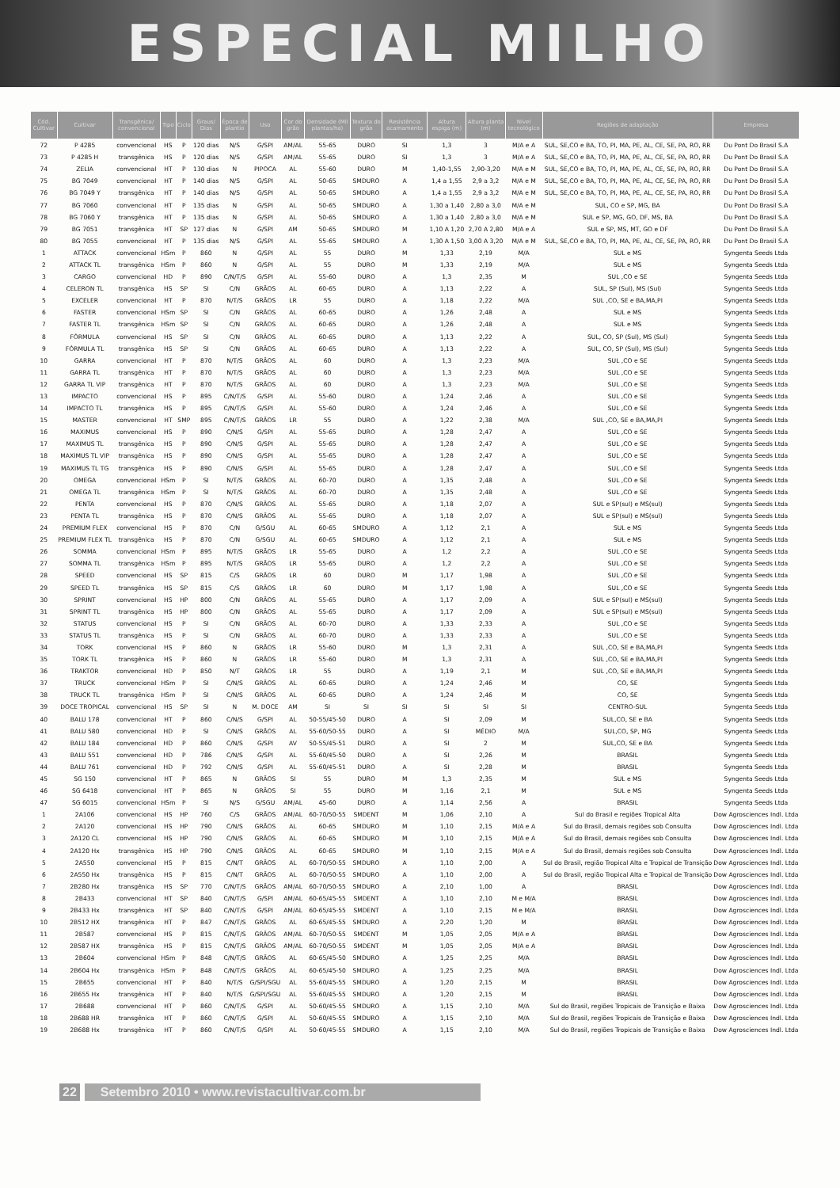ESPECIAL MILHO
| Cód. Cultivar | Cultivar | Transgênica/ convencional | Tipo | Ciclo | Graus/ Dias | Época de plantio | Uso | Cor do grão | Densidade (Mil plantas/ha) | Textura do grão | Resistência acamamento | Altura espiga (m) | Altura planta (m) | Nível tecnológico | Regiões de adaptação | Empresa |
| --- | --- | --- | --- | --- | --- | --- | --- | --- | --- | --- | --- | --- | --- | --- | --- | --- |
| 72 | P 4285 | convencional | HS | P | 120 dias | N/S | G/SPI | AM/AL | 55-65 | DURO | SI | 1,3 | 3 | M/A e A | SUL, SE,CO e BA, TO, PI, MA, PE, AL, CE, SE, PA, RO, RR | Du Pont Do Brasil S.A |
| 73 | P 4285 H | transgênica | HS | P | 120 dias | N/S | G/SPI | AM/AL | 55-65 | DURO | SI | 1,3 | 3 | M/A e A | SUL, SE,CO e BA, TO, PI, MA, PE, AL, CE, SE, PA, RO, RR | Du Pont Do Brasil S.A |
| 74 | ZELIA | convencional | HT | P | 130 dias | N | PIPOCA | AL | 55-60 | DURO | M | 1,40-1,55 | 2,90-3,20 | M/A e M | SUL, SE,CO e BA, TO, PI, MA, PE, AL, CE, SE, PA, RO, RR | Du Pont Do Brasil S.A |
| 75 | BG 7049 | convencional | HT | P | 140 dias | N/S | G/SPI | AL | 50-65 | SMDURO | A | 1,4 a 1,55 | 2,9 a 3,2 | M/A e M | SUL, SE,CO e BA, TO, PI, MA, PE, AL, CE, SE, PA, RO, RR | Du Pont Do Brasil S.A |
| 76 | BG 7049 Y | transgênica | HT | P | 140 dias | N/S | G/SPI | AL | 50-65 | SMDURO | A | 1,4 a 1,55 | 2,9 a 3,2 | M/A e M | SUL, SE,CO e BA, TO, PI, MA, PE, AL, CE, SE, PA, RO, RR | Du Pont Do Brasil S.A |
| 77 | BG 7060 | convencional | HT | P | 135 dias | N | G/SPI | AL | 50-65 | SMDURO | A | 1,30 a 1,40 | 2,80 a 3,0 | M/A e M | SUL, CO e SP, MG, BA | Du Pont Do Brasil S.A |
| 78 | BG 7060 Y | transgênica | HT | P | 135 dias | N | G/SPI | AL | 50-65 | SMDURO | A | 1,30 a 1,40 | 2,80 a 3,0 | M/A e M | SUL e SP, MG, GO, DF, MS, BA | Du Pont Do Brasil S.A |
| 79 | BG 7051 | transgênica | HT | SP | 127 dias | N | G/SPI | AM | 50-65 | SMDURO | M | 1,10 A 1,20 | 2,70 A 2,80 | M/A e A | SUL e SP, MS, MT, GO e DF | Du Pont Do Brasil S.A |
| 80 | BG 7055 | convencional | HT | P | 135 dias | N/S | G/SPI | AL | 55-65 | SMDURO | A | 1,30 A 1,50 | 3,00 A 3,20 | M/A e M | SUL, SE,CO e BA, TO, PI, MA, PE, AL, CE, SE, PA, RO, RR | Du Pont Do Brasil S.A |
| 1 | ATTACK | convencional | HSm | P | 860 | N | G/SPI | AL | 55 | DURO | M | 1,33 | 2,19 | M/A | SUL e MS | Syngenta Seeds Ltda |
| 2 | ATTACK TL | transgênica | HSm | P | 860 | N | G/SPI | AL | 55 | DURO | M | 1,33 | 2,19 | M/A | SUL e MS | Syngenta Seeds Ltda |
| 3 | CARGO | convencional | HD | P | 890 | C/N/T/S | G/SPI | AL | 55-60 | DURO | A | 1,3 | 2,35 | M | SUL ,CO e SE | Syngenta Seeds Ltda |
| 4 | CELERON TL | transgênica | HS | SP | SI | C/N | GRÃOS | AL | 60-65 | DURO | A | 1,13 | 2,22 | A | SUL, SP (Sul), MS (Sul) | Syngenta Seeds Ltda |
| 5 | EXCELER | convencional | HT | P | 870 | N/T/S | GRÃOS | LR | 55 | DURO | A | 1,18 | 2,22 | M/A | SUL ,CO, SE e BA,MA,PI | Syngenta Seeds Ltda |
| 6 | FASTER | convencional | HSm | SP | SI | C/N | GRÃOS | AL | 60-65 | DURO | A | 1,26 | 2,48 | A | SUL e MS | Syngenta Seeds Ltda |
| 7 | FASTER TL | transgênica | HSm | SP | SI | C/N | GRÃOS | AL | 60-65 | DURO | A | 1,26 | 2,48 | A | SUL e MS | Syngenta Seeds Ltda |
| 8 | FÓRMULA | convencional | HS | SP | SI | C/N | GRÃOS | AL | 60-65 | DURO | A | 1,13 | 2,22 | A | SUL, CO, SP (Sul), MS (Sul) | Syngenta Seeds Ltda |
| 9 | FÓRMULA TL | transgênica | HS | SP | SI | C/N | GRÃOS | AL | 60-65 | DURO | A | 1,13 | 2,22 | A | SUL, CO, SP (Sul), MS (Sul) | Syngenta Seeds Ltda |
| 10 | GARRA | convencional | HT | P | 870 | N/T/S | GRÃOS | AL | 60 | DURO | A | 1,3 | 2,23 | M/A | SUL ,CO e SE | Syngenta Seeds Ltda |
| 11 | GARRA TL | transgênica | HT | P | 870 | N/T/S | GRÃOS | AL | 60 | DURO | A | 1,3 | 2,23 | M/A | SUL ,CO e SE | Syngenta Seeds Ltda |
| 12 | GARRA TL VIP | transgênica | HT | P | 870 | N/T/S | GRÃOS | AL | 60 | DURO | A | 1,3 | 2,23 | M/A | SUL ,CO e SE | Syngenta Seeds Ltda |
| 13 | IMPACTO | convencional | HS | P | 895 | C/N/T/S | G/SPI | AL | 55-60 | DURO | A | 1,24 | 2,46 | A | SUL ,CO e SE | Syngenta Seeds Ltda |
| 14 | IMPACTO TL | transgênica | HS | P | 895 | C/N/T/S | G/SPI | AL | 55-60 | DURO | A | 1,24 | 2,46 | A | SUL ,CO e SE | Syngenta Seeds Ltda |
| 15 | MASTER | convencional | HT | SMP | 895 | C/N/T/S | GRÃOS | LR | 55 | DURO | A | 1,22 | 2,38 | M/A | SUL ,CO, SE e BA,MA,PI | Syngenta Seeds Ltda |
| 16 | MAXIMUS | convencional | HS | P | 890 | C/N/S | G/SPI | AL | 55-65 | DURO | A | 1,28 | 2,47 | A | SUL ,CO e SE | Syngenta Seeds Ltda |
| 17 | MAXIMUS TL | transgênica | HS | P | 890 | C/N/S | G/SPI | AL | 55-65 | DURO | A | 1,28 | 2,47 | A | SUL ,CO e SE | Syngenta Seeds Ltda |
| 18 | MAXIMUS TL VIP | transgênica | HS | P | 890 | C/N/S | G/SPI | AL | 55-65 | DURO | A | 1,28 | 2,47 | A | SUL ,CO e SE | Syngenta Seeds Ltda |
| 19 | MAXIMUS TL TG | transgênica | HS | P | 890 | C/N/S | G/SPI | AL | 55-65 | DURO | A | 1,28 | 2,47 | A | SUL ,CO e SE | Syngenta Seeds Ltda |
| 20 | OMEGA | convencional | HSm | P | SI | N/T/S | GRÃOS | AL | 60-70 | DURO | A | 1,35 | 2,48 | A | SUL ,CO e SE | Syngenta Seeds Ltda |
| 21 | OMEGA TL | transgênica | HSm | P | SI | N/T/S | GRÃOS | AL | 60-70 | DURO | A | 1,35 | 2,48 | A | SUL ,CO e SE | Syngenta Seeds Ltda |
| 22 | PENTA | convencional | HS | P | 870 | C/N/S | GRÃOS | AL | 55-65 | DURO | A | 1,18 | 2,07 | A | SUL e SP(sul) e MS(sul) | Syngenta Seeds Ltda |
| 23 | PENTA TL | transgênica | HS | P | 870 | C/N/S | GRÃOS | AL | 55-65 | DURO | A | 1,18 | 2,07 | A | SUL e SP(sul) e MS(sul) | Syngenta Seeds Ltda |
| 24 | PREMIUM FLEX | convencional | HS | P | 870 | C/N | G/SGU | AL | 60-65 | SMDURO | A | 1,12 | 2,1 | A | SUL e MS | Syngenta Seeds Ltda |
| 25 | PREMIUM FLEX TL | transgênica | HS | P | 870 | C/N | G/SGU | AL | 60-65 | SMDURO | A | 1,12 | 2,1 | A | SUL e MS | Syngenta Seeds Ltda |
| 26 | SOMMA | convencional | HSm | P | 895 | N/T/S | GRÃOS | LR | 55-65 | DURO | A | 1,2 | 2,2 | A | SUL ,CO e SE | Syngenta Seeds Ltda |
| 27 | SOMMA TL | transgênica | HSm | P | 895 | N/T/S | GRÃOS | LR | 55-65 | DURO | A | 1,2 | 2,2 | A | SUL ,CO e SE | Syngenta Seeds Ltda |
| 28 | SPEED | convencional | HS | SP | 815 | C/S | GRÃOS | LR | 60 | DURO | M | 1,17 | 1,98 | A | SUL ,CO e SE | Syngenta Seeds Ltda |
| 29 | SPEED TL | transgênica | HS | SP | 815 | C/S | GRÃOS | LR | 60 | DURO | M | 1,17 | 1,98 | A | SUL ,CO e SE | Syngenta Seeds Ltda |
| 30 | SPRINT | convencional | HS | HP | 800 | C/N | GRÃOS | AL | 55-65 | DURO | A | 1,17 | 2,09 | A | SUL e SP(sul) e MS(sul) | Syngenta Seeds Ltda |
| 31 | SPRINT TL | transgênica | HS | HP | 800 | C/N | GRÃOS | AL | 55-65 | DURO | A | 1,17 | 2,09 | A | SUL e SP(sul) e MS(sul) | Syngenta Seeds Ltda |
| 32 | STATUS | convencional | HS | P | SI | C/N | GRÃOS | AL | 60-70 | DURO | A | 1,33 | 2,33 | A | SUL ,CO e SE | Syngenta Seeds Ltda |
| 33 | STATUS TL | transgênica | HS | P | SI | C/N | GRÃOS | AL | 60-70 | DURO | A | 1,33 | 2,33 | A | SUL ,CO e SE | Syngenta Seeds Ltda |
| 34 | TORK | convencional | HS | P | 860 | N | GRÃOS | LR | 55-60 | DURO | M | 1,3 | 2,31 | A | SUL ,CO, SE e BA,MA,PI | Syngenta Seeds Ltda |
| 35 | TORK TL | transgênica | HS | P | 860 | N | GRÃOS | LR | 55-60 | DURO | M | 1,3 | 2,31 | A | SUL ,CO, SE e BA,MA,PI | Syngenta Seeds Ltda |
| 36 | TRAKTOR | convencional | HD | P | 850 | N/T | GRÃOS | LR | 55 | DURO | A | 1,19 | 2,1 | M | SUL ,CO, SE e BA,MA,PI | Syngenta Seeds Ltda |
| 37 | TRUCK | convencional | HSm | P | SI | C/N/S | GRÃOS | AL | 60-65 | DURO | A | 1,24 | 2,46 | M | CO, SE | Syngenta Seeds Ltda |
| 38 | TRUCK TL | transgênica | HSm | P | SI | C/N/S | GRÃOS | AL | 60-65 | DURO | A | 1,24 | 2,46 | M | CO, SE | Syngenta Seeds Ltda |
| 39 | DOCE TROPICAL | convencional | HS | SP | SI | N | M. DOCE | AM | SI | SI | SI | SI | SI | SI | CENTRO-SUL | Syngenta Seeds Ltda |
| 40 | BALU 178 | convencional | HT | P | 860 | C/N/S | G/SPI | AL | 50-55/45-50 | DURO | A | SI | 2,09 | M | SUL,CO, SE e BA | Syngenta Seeds Ltda |
| 41 | BALU 580 | convencional | HD | P | SI | C/N/S | GRÃOS | AL | 55-60/50-55 | DURO | A | SI | MÉDIO | M/A | SUL,CO, SP, MG | Syngenta Seeds Ltda |
| 42 | BALU 184 | convencional | HD | P | 860 | C/N/S | G/SPI | AV | 50-55/45-51 | DURO | A | SI | 2 | M | SUL,CO, SE e BA | Syngenta Seeds Ltda |
| 43 | BALU 551 | convencional | HD | P | 786 | C/N/S | G/SPI | AL | 55-60/45-50 | DURO | A | SI | 2,26 | M | BRASIL | Syngenta Seeds Ltda |
| 44 | BALU 761 | convencional | HD | P | 792 | C/N/S | G/SPI | AL | 55-60/45-51 | DURO | A | SI | 2,28 | M | BRASIL | Syngenta Seeds Ltda |
| 45 | SG 150 | convencional | HT | P | 865 | N | GRÃOS | SI | 55 | DURO | M | 1,3 | 2,35 | M | SUL e MS | Syngenta Seeds Ltda |
| 46 | SG 6418 | convencional | HT | P | 865 | N | GRÃOS | SI | 55 | DURO | M | 1,16 | 2,1 | M | SUL e MS | Syngenta Seeds Ltda |
| 47 | SG 6015 | convencional | HSm | P | SI | N/S | G/SGU | AM/AL | 45-60 | DURO | A | 1,14 | 2,56 | A | BRASIL | Syngenta Seeds Ltda |
| 1 | 2A106 | convencional | HS | HP | 760 | C/S | GRÃOS | AM/AL | 60-70/50-55 | SMDENT | M | 1,06 | 2,10 | A | Sul do Brasil e regiões Tropical Alta | Dow Agrosciences Indl. Ltda |
| 2 | 2A120 | convencional | HS | HP | 790 | C/N/S | GRÃOS | AL | 60-65 | SMDURO | M | 1,10 | 2,15 | M/A e A | Sul do Brasil, demais regiões sob Consulta | Dow Agrosciences Indl. Ltda |
| 3 | 2A120 CL | convencional | HS | HP | 790 | C/N/S | GRÃOS | AL | 60-65 | SMDURO | M | 1,10 | 2,15 | M/A e A | Sul do Brasil, demais regiões sob Consulta | Dow Agrosciences Indl. Ltda |
| 4 | 2A120 Hx | transgênica | HS | HP | 790 | C/N/S | GRÃOS | AL | 60-65 | SMDURO | M | 1,10 | 2,15 | M/A e A | Sul do Brasil, demais regiões sob Consulta | Dow Agrosciences Indl. Ltda |
| 5 | 2A550 | convencional | HS | P | 815 | C/N/T | GRÃOS | AL | 60-70/50-55 | SMDURO | A | 1,10 | 2,00 | A | Sul do Brasil, região Tropical Alta e Tropical de Transição | Dow Agrosciences Indl. Ltda |
| 6 | 2A550 Hx | transgênica | HS | P | 815 | C/N/T | GRÃOS | AL | 60-70/50-55 | SMDURO | A | 1,10 | 2,00 | A | Sul do Brasil, região Tropical Alta e Tropical de Transição | Dow Agrosciences Indl. Ltda |
| 7 | 2B280 Hx | transgênica | HS | SP | 770 | C/N/T/S | GRÃOS | AM/AL | 60-70/50-55 | SMDURO | A | 2,10 | 1,00 | A | BRASIL | Dow Agrosciences Indl. Ltda |
| 8 | 2B433 | convencional | HT | SP | 840 | C/N/T/S | G/SPI | AM/AL | 60-65/45-55 | SMDENT | A | 1,10 | 2,10 | M e M/A | BRASIL | Dow Agrosciences Indl. Ltda |
| 9 | 2B433 Hx | transgênica | HT | SP | 840 | C/N/T/S | G/SPI | AM/AL | 60-65/45-55 | SMDENT | A | 1,10 | 2,15 | M e M/A | BRASIL | Dow Agrosciences Indl. Ltda |
| 10 | 2B512 HX | transgênica | HT | P | 847 | C/N/T/S | GRÃOS | AL | 60-65/45-55 | SMDURO | A | 2,20 | 1,20 | M | BRASIL | Dow Agrosciences Indl. Ltda |
| 11 | 2B587 | convencional | HS | P | 815 | C/N/T/S | GRÃOS | AM/AL | 60-70/50-55 | SMDENT | M | 1,05 | 2,05 | M/A e A | BRASIL | Dow Agrosciences Indl. Ltda |
| 12 | 2B587 HX | transgênica | HS | P | 815 | C/N/T/S | GRÃOS | AM/AL | 60-70/50-55 | SMDENT | M | 1,05 | 2,05 | M/A e A | BRASIL | Dow Agrosciences Indl. Ltda |
| 13 | 2B604 | convencional | HSm | P | 848 | C/N/T/S | GRÃOS | AL | 60-65/45-50 | SMDURO | A | 1,25 | 2,25 | M/A | BRASIL | Dow Agrosciences Indl. Ltda |
| 14 | 2B604 Hx | transgênica | HSm | P | 848 | C/N/T/S | GRÃOS | AL | 60-65/45-50 | SMDURO | A | 1,25 | 2,25 | M/A | BRASIL | Dow Agrosciences Indl. Ltda |
| 15 | 2B655 | convencional | HT | P | 840 | N/T/S | G/SPI/SGU | AL | 55-60/45-55 | SMDURO | A | 1,20 | 2,15 | M | BRASIL | Dow Agrosciences Indl. Ltda |
| 16 | 2B655 Hx | transgênica | HT | P | 840 | N/T/S | G/SPI/SGU | AL | 55-60/45-55 | SMDURO | A | 1,20 | 2,15 | M | BRASIL | Dow Agrosciences Indl. Ltda |
| 17 | 2B688 | convencional | HT | P | 860 | C/N/T/S | G/SPI | AL | 50-60/45-55 | SMDURO | A | 1,15 | 2,10 | M/A | Sul do Brasil, regiões Tropicais de Transição e Baixa | Dow Agrosciences Indl. Ltda |
| 18 | 2B688 HR | transgênica | HT | P | 860 | C/N/T/S | G/SPI | AL | 50-60/45-55 | SMDURO | A | 1,15 | 2,10 | M/A | Sul do Brasil, regiões Tropicais de Transição e Baixa | Dow Agrosciences Indl. Ltda |
| 19 | 2B688 Hx | transgênica | HT | P | 860 | C/N/T/S | G/SPI | AL | 50-60/45-55 | SMDURO | A | 1,15 | 2,10 | M/A | Sul do Brasil, regiões Tropicais de Transição e Baixa | Dow Agrosciences Indl. Ltda |
22 Setembro 2010 • www.revistacultivar.com.br